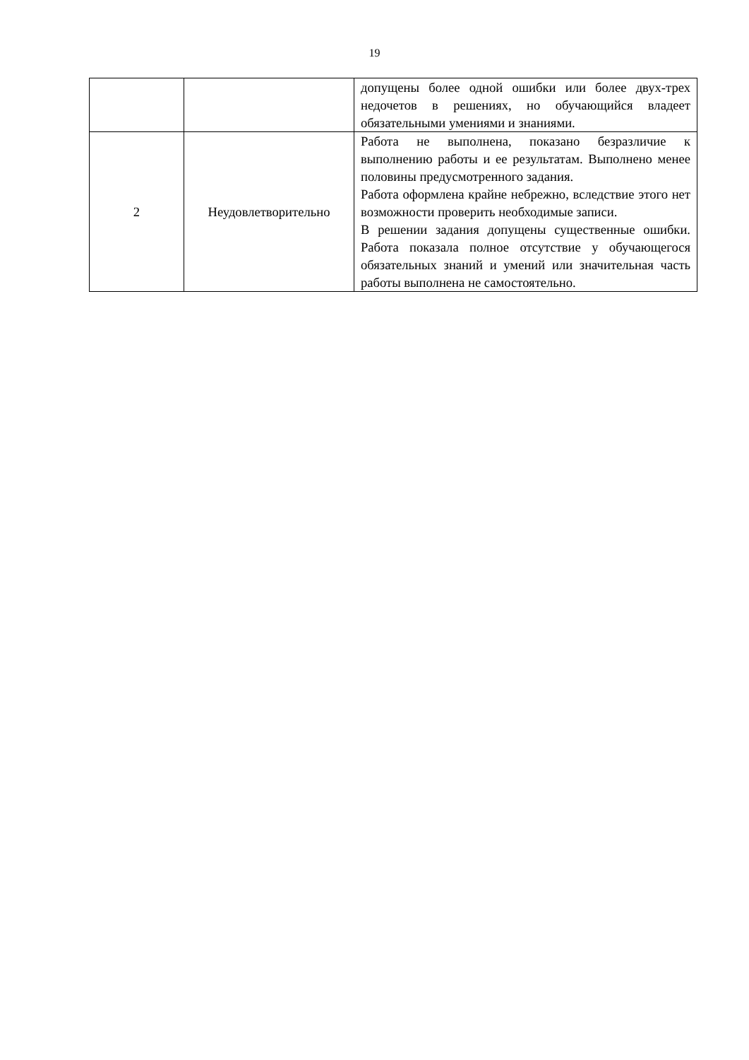19
| | | допущены более одной ошибки или более двух-трех недочетов в решениях, но обучающийся владеет обязательными умениями и знаниями. |
| 2 | Неудовлетворительно | Работа не выполнена, показано безразличие к выполнению работы и ее результатам. Выполнено менее половины предусмотренного задания. Работа оформлена крайне небрежно, вследствие этого нет возможности проверить необходимые записи. В решении задания допущены существенные ошибки. Работа показала полное отсутствие у обучающегося обязательных знаний и умений или значительная часть работы выполнена не самостоятельно. |